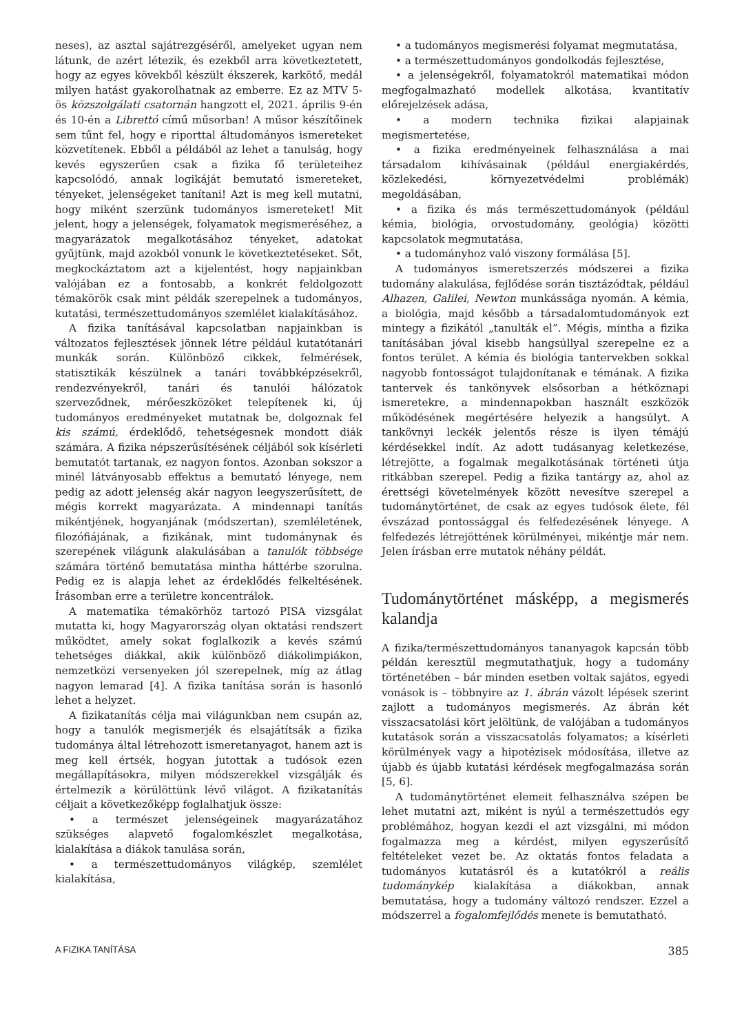neses), az asztal sajátrezgéséről, amelyeket ugyan nem látunk, de azért létezik, és ezekből arra következtetett, hogy az egyes kövekből készült ékszerek, karkötő, medál milyen hatást gyakorolhatnak az emberre. Ez az MTV 5-ös közszolgálati csatornán hangzott el, 2021. április 9-én és 10-én a Librettó című műsorban! A műsor készítőinek sem tűnt fel, hogy e riporttal áltudományos ismereteket közvetítenek. Ebből a példából az lehet a tanulság, hogy kevés egyszerűen csak a fizika fő területeihez kapcsolódó, annak logikáját bemutató ismereteket, tényeket, jelenségeket tanítani! Azt is meg kell mutatni, hogy miként szerzünk tudományos ismereteket! Mit jelent, hogy a jelenségek, folyamatok megismeréséhez, a magyarázatok megalkotásához tényeket, adatokat gyűjtünk, majd azokból vonunk le következtetéseket. Sőt, megkockáztatom azt a kijelentést, hogy napjainkban valójában ez a fontosabb, a konkrét feldolgozott témakörök csak mint példák szerepelnek a tudományos, kutatási, természettudományos szemlélet kialakításához.
A fizika tanításával kapcsolatban napjainkban is változatos fejlesztések jönnek létre például kutatótanári munkák során. Különböző cikkek, felmérések, statisztikák készülnek a tanári továbbképzésekről, rendezvényekről, tanári és tanulói hálózatok szerveződnek, mérőeszközöket telepítenek ki, új tudományos eredményeket mutatnak be, dolgoznak fel kis számú, érdeklődő, tehetségesnek mondott diák számára. A fizika népszerűsítésének céljából sok kísérleti bemutatót tartanak, ez nagyon fontos. Azonban sokszor a minél látványosabb effektus a bemutató lényege, nem pedig az adott jelenség akár nagyon leegyszerűsített, de mégis korrekt magyarázata. A mindennapi tanítás mikéntjének, hogyanjának (módszertan), szemléletének, filozófiájának, a fizikának, mint tudománynak és szerepének világunk alakulásában a tanulók többsége számára történő bemutatása mintha háttérbe szorulna. Pedig ez is alapja lehet az érdeklődés felkeltésének. Írásomban erre a területre koncentrálok.
A matematika témakörhöz tartozó PISA vizsgálat mutatta ki, hogy Magyarország olyan oktatási rendszert működtet, amely sokat foglalkozik a kevés számú tehetséges diákkal, akik különböző diákolimpiákon, nemzetközi versenyeken jól szerepelnek, míg az átlag nagyon lemarad [4]. A fizika tanítása során is hasonló lehet a helyzet.
A fizikatanítás célja mai világunkban nem csupán az, hogy a tanulók megismerjék és elsajátítsák a fizika tudománya által létrehozott ismeretanyagot, hanem azt is meg kell értsék, hogyan jutottak a tudósok ezen megállapításokra, milyen módszerekkel vizsgálják és értelmezik a körülöttünk lévő világot. A fizikatanítás céljait a következőképp foglalhatjuk össze:
• a természet jelenségeinek magyarázatához szükséges alapvető fogalomkészlet megalkotása, kialakítása a diákok tanulása során,
• a természettudományos világkép, szemlélet kialakítása,
• a tudományos megismerési folyamat megmutatása,
• a természettudományos gondolkodás fejlesztése,
• a jelenségekről, folyamatokról matematikai módon megfogalmazható modellek alkotása, kvantitatív előrejelzések adása,
• a modern technika fizikai alapjainak megismertetése,
• a fizika eredményeinek felhasználása a mai társadalom kihívásainak (például energiakérdés, közlekedési, környezetvédelmi problémák) megoldásában,
• a fizika és más természettudományok (például kémia, biológia, orvostudomány, geológia) közötti kapcsolatok megmutatása,
• a tudományhoz való viszony formálása [5].
A tudományos ismeretszerzés módszerei a fizika tudomány alakulása, fejlődése során tisztázódtak, például Alhazen, Galilei, Newton munkássága nyomán. A kémia, a biológia, majd később a társadalomtudományok ezt mintegy a fizikától „tanulták el”. Mégis, mintha a fizika tanításában jóval kisebb hangsúllyal szerepelne ez a fontos terület. A kémia és biológia tantervekben sokkal nagyobb fontosságot tulajdonítanak e témának. A fizika tantervek és tankönyvek elsősorban a hétköznapi ismeretekre, a mindennapokban használt eszközök működésének megértésére helyezik a hangsúlyt. A tankövnyi leckék jelentős része is ilyen témájú kérdésekkel indít. Az adott tudásanyag keletkezése, létrejötte, a fogalmak megalkotásának történeti útja ritkábban szerepel. Pedig a fizika tantárgy az, ahol az érettségi követelmények között nevesítve szerepel a tudománytörténet, de csak az egyes tudósok élete, fél évszázad pontossággal és felfedezésének lényege. A felfedezés létrejöttének körülményei, mikéntje már nem. Jelen írásban erre mutatok néhány példát.
Tudománytörténet másképp, a megismerés kalandja
A fizika/természettudományos tananyagok kapcsán több példán keresztül megmutathatjuk, hogy a tudomány történetében – bár minden esetben voltak sajátos, egyedi vonások is – többnyire az 1. ábrán vázolt lépések szerint zajlott a tudományos megismerés. Az ábrán két visszacsatolási kört jelöltünk, de valójában a tudományos kutatások során a visszacsatolás folyamatos; a kísérleti körülmények vagy a hipotézisek módosítása, illetve az újabb és újabb kutatási kérdések megfogalmazása során [5, 6].
A tudománytörténet elemeit felhasználva szépen be lehet mutatni azt, miként is nyúl a természettudós egy problémához, hogyan kezdi el azt vizsgálni, mi módon fogalmazza meg a kérdést, milyen egyszerűsítő feltételeket vezet be. Az oktatás fontos feladata a tudományos kutatásról és a kutatókról a reális tudománykép kialakítása a diákokban, annak bemutatása, hogy a tudomány változó rendszer. Ezzel a módszerrel a fogalomfejlődés menete is bemutatható.
A FIZIKA TANÍTÁSA 385